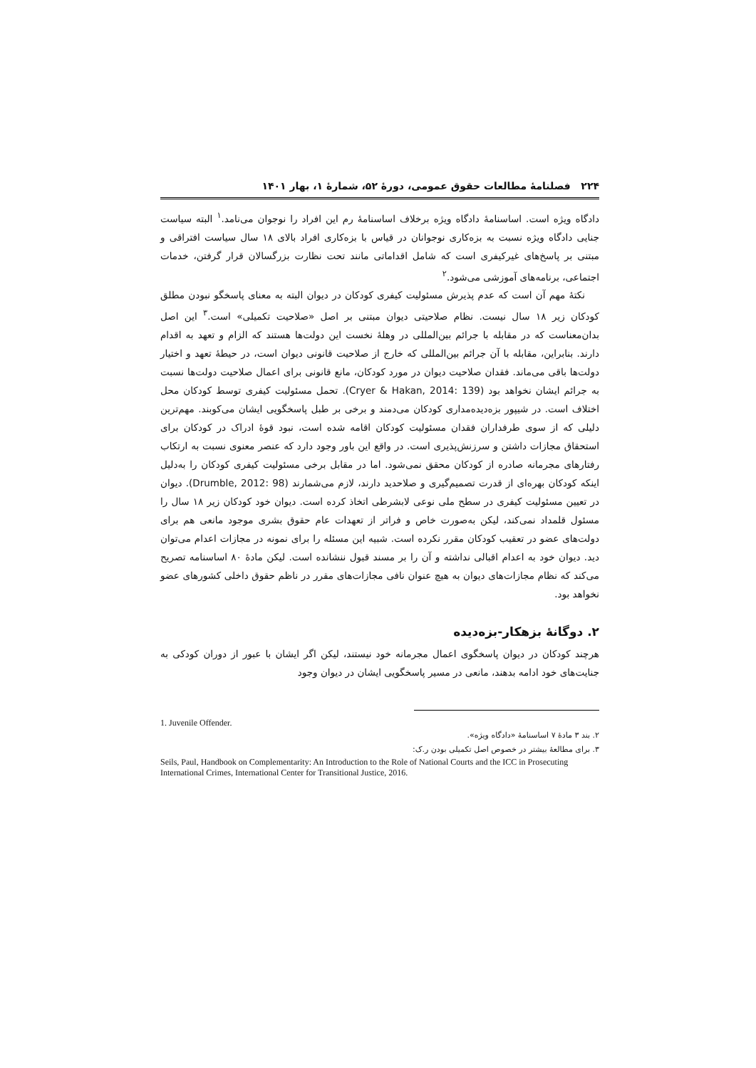۲۲۴ فصلنامهٔ مطالعات حقوق عمومی، دورهٔ ۵۲، شمارهٔ ۱، بهار ۱۴۰۱
دادگاه ویژه است. اساسنامهٔ دادگاه ویژه برخلاف اساسنامهٔ رم این افراد را نوجوان می‌نامد.<sup>۱</sup> البته سیاست جنایی دادگاه ویژه نسبت به بزه‌کاری نوجوانان در قیاس با بزه‌کاری افراد بالای ۱۸ سال سیاست افتراقی و مبتنی بر پاسخ‌های غیرکیفری است که شامل اقداماتی مانند تحت نظارت بزرگسالان قرار گرفتن، خدمات اجتماعی، برنامه‌های آموزشی می‌شود.<sup>۲</sup>
نکتهٔ مهم آن است که عدم پذیرش مسئولیت کیفری کودکان در دیوان البته به معنای پاسخگو نبودن مطلق کودکان زیر ۱۸ سال نیست. نظام صلاحیتی دیوان مبتنی بر اصل «صلاحیت تکمیلی» است.<sup>۳</sup> این اصل بدان‌معناست که در مقابله با جرائم بین‌المللی در وهلهٔ نخست این دولت‌ها هستند که الزام و تعهد به اقدام دارند. بنابراین، مقابله با آن جرائم بین‌المللی که خارج از صلاحیت قانونی دیوان است، در حیطهٔ تعهد و اختیار دولت‌ها باقی می‌ماند. فقدان صلاحیت دیوان در مورد کودکان، مانع قانونی برای اعمال صلاحیت دولت‌ها نسبت به جرائم ایشان نخواهد بود (Cryer & Hakan, 2014: 139). تحمل مسئولیت کیفری توسط کودکان محل اختلاف است. در شیپور بزه‌دیده‌مداری کودکان می‌دمند و برخی بر طبل پاسخگویی ایشان می‌کوبند. مهم‌ترین دلیلی که از سوی طرفداران فقدان مسئولیت کودکان اقامه شده است، نبود قوهٔ ادراک در کودکان برای استحقاق مجازات داشتن و سرزنش‌پذیری است. در واقع این باور وجود دارد که عنصر معنوی نسبت به ارتکاب رفتارهای مجرمانه صادره از کودکان محقق نمی‌شود. اما در مقابل برخی مسئولیت کیفری کودکان را به‌دلیل اینکه کودکان بهره‌ای از قدرت تصمیم‌گیری و صلاحدید دارند، لازم می‌شمارند (Drumble, 2012: 98). دیوان در تعیین مسئولیت کیفری در سطح ملی نوعی لابشرطی اتخاذ کرده است. دیوان خود کودکان زیر ۱۸ سال را مسئول قلمداد نمی‌کند، لیکن به‌صورت خاص و فراتر از تعهدات عام حقوق بشری موجود مانعی هم برای دولت‌های عضو در تعقیب کودکان مقرر نکرده است. شبیه این مسئله را برای نمونه در مجازات اعدام می‌توان دید. دیوان خود به اعدام اقبالی نداشته و آن را بر مسند قبول ننشانده است. لیکن مادهٔ ۸۰ اساسنامه تصریح می‌کند که نظام مجازات‌های دیوان به هیچ عنوان نافی مجازات‌های مقرر در ناظم حقوق داخلی کشورهای عضو نخواهد بود.
۲. دوگانهٔ بزهکار-بزه‌دیده
هرچند کودکان در دیوان پاسخگوی اعمال مجرمانه خود نیستند، لیکن اگر ایشان با عبور از دوران کودکی به جنایت‌های خود ادامه بدهند، مانعی در مسیر پاسخگویی ایشان در دیوان وجود
1. Juvenile Offender.
۲. بند ۳ مادهٔ ۷ اساسنامهٔ «دادگاه ویژه».
۳. برای مطالعهٔ بیشتر در خصوص اصل تکمیلی بودن ر.ک:
Seils, Paul, Handbook on Complementarity: An Introduction to the Role of National Courts and the ICC in Prosecuting International Crimes, International Center for Transitional Justice, 2016.